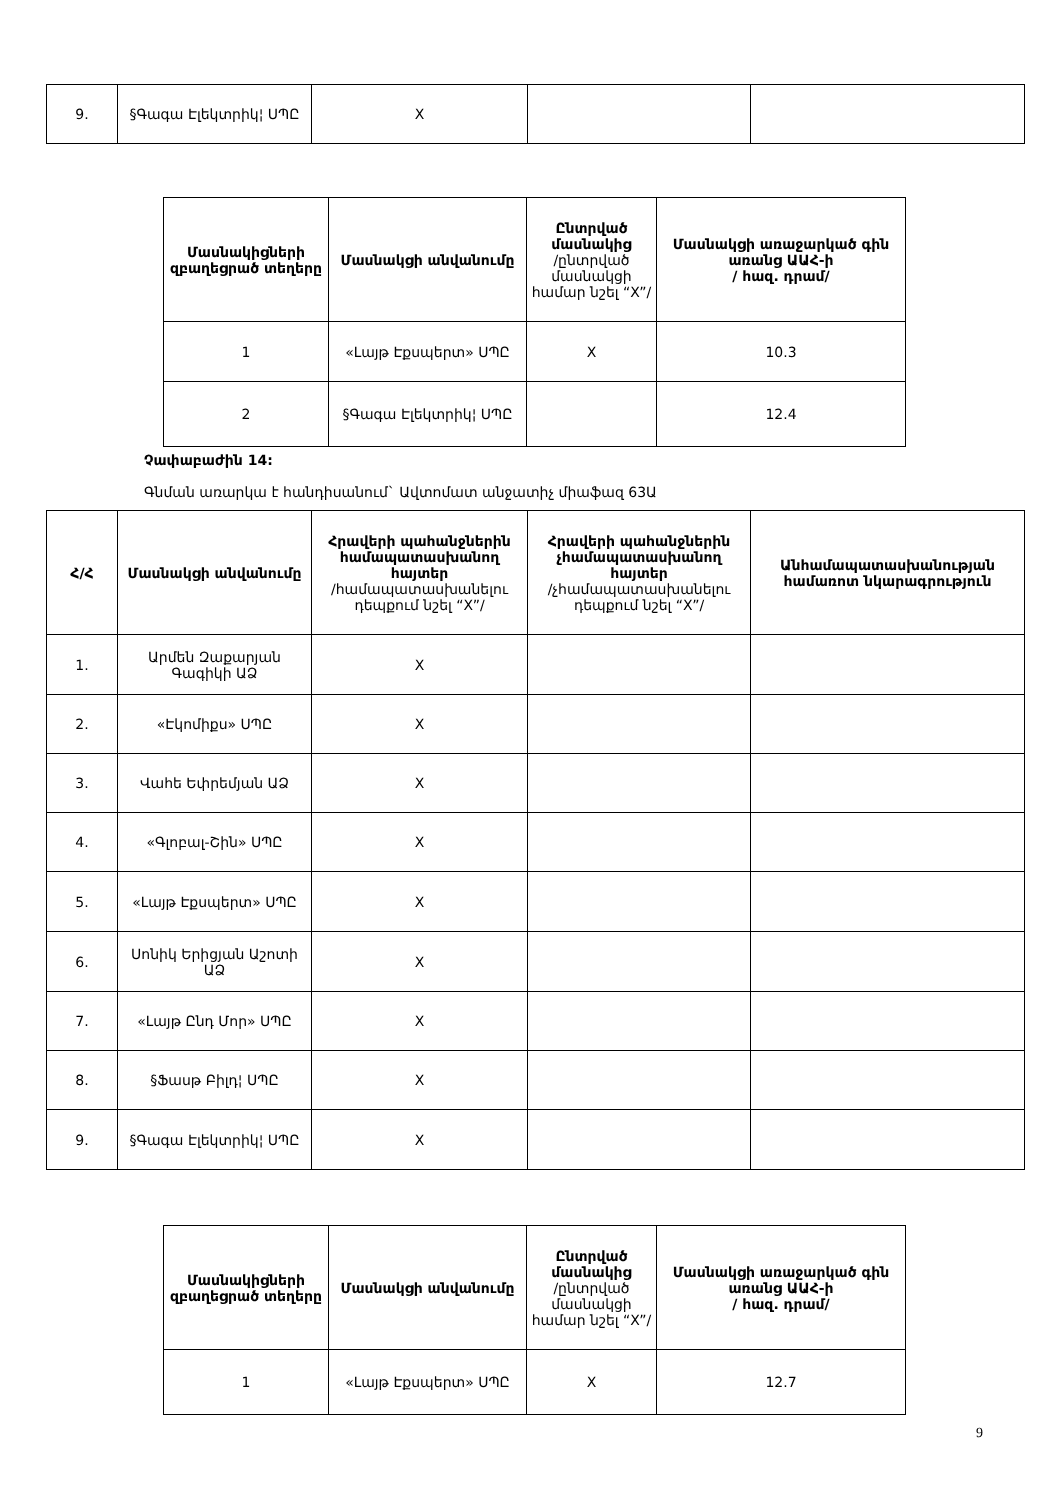| 9. | §Գագա Էլեկտրիկ¦ ՍՊԸ | X | | |
| Մասնակիցների զբաղեցրած տեղերը | Մասնակցի անվանումը | Ընտրված մասնակից /ընտրված մասնակցի համար նշել “X”/ | Մասնակցի առաջարկած գին առանց ԱԱՀ-ի / հազ. դրամ/ |
| --- | --- | --- | --- |
| 1 | «Լայթ Էքսպերտ» ՍՊԸ | X | 10.3 |
| 2 | §Գագա Էլեկտրիկ¦ ՍՊԸ | | 12.4 |
Չափաբաժին 14:
Գնման առարկա է հանդիսանում` Ավտոմատ անջատիչ միաֆազ 63Ա
| Հ/Հ | Մասնակցի անվանումը | Հրավերի պահանջներին համապատասխանող հայտեր /համապատասխանելու դեպքում նշել “X”/ | Հրավերի պահանջներին չհամապատասխանող հայտեր /չհամապատասխանելու դեպքում նշել “X”/ | Անհամապատասխանության համառոտ նկարագրություն |
| --- | --- | --- | --- | --- |
| 1. | Արմեն Զաքարյան Գագիկի ԱՁ | X | | |
| 2. | «Էկոմիքս» ՍՊԸ | X | | |
| 3. | Վահե Եփրեմյան ԱՁ | X | | |
| 4. | «Գլոբալ-Շին» ՍՊԸ | X | | |
| 5. | «Լայթ Էքսպերտ» ՍՊԸ | X | | |
| 6. | Սոնիկ Երիցյան Աշոտի ԱՁ | X | | |
| 7. | «Լայթ Ընդ Մոր» ՍՊԸ | X | | |
| 8. | §Ֆասթ Բիլդ¦ ՍՊԸ | X | | |
| 9. | §Գագա Էլեկտրիկ¦ ՍՊԸ | X | | |
| Մասնակիցների զբաղեցրած տեղերը | Մասնակցի անվանումը | Ընտրված մասնակից /ընտրված մասնակցի համար նշել “X”/ | Մասնակցի առաջարկած գին առանց ԱԱՀ-ի / հազ. դրամ/ |
| --- | --- | --- | --- |
| 1 | «Լայթ Էքսպերտ» ՍՊԸ | X | 12.7 |
9